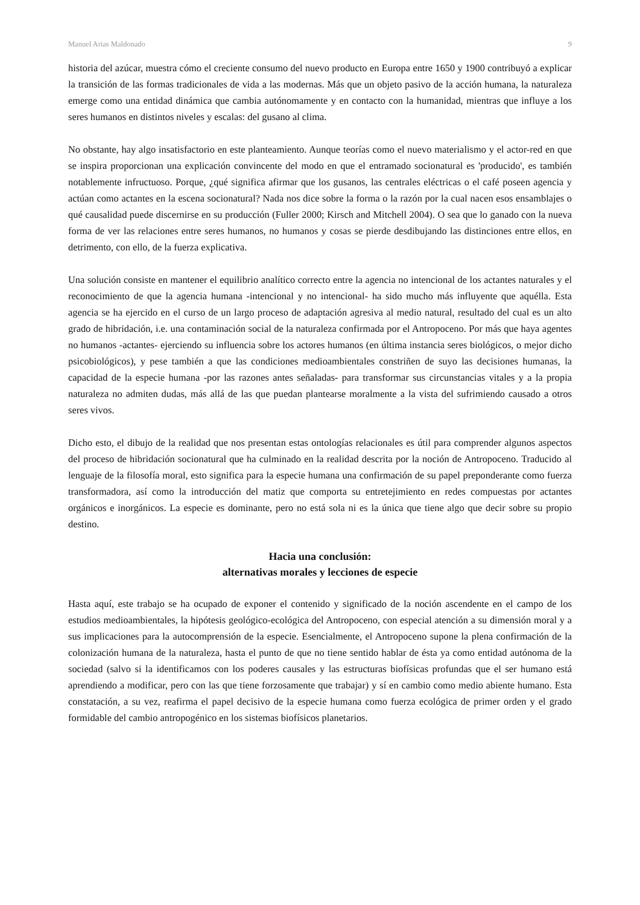Manuel Arias Maldonado 9
historia del azúcar, muestra cómo el creciente consumo del nuevo producto en Europa entre 1650 y 1900 contribuyó a explicar la transición de las formas tradicionales de vida a las modernas. Más que un objeto pasivo de la acción humana, la naturaleza emerge como una entidad dinámica que cambia autónomamente y en contacto con la humanidad, mientras que influye a los seres humanos en distintos niveles y escalas: del gusano al clima.
No obstante, hay algo insatisfactorio en este planteamiento. Aunque teorías como el nuevo materialismo y el actor-red en que se inspira proporcionan una explicación convincente del modo en que el entramado socionatural es 'producido', es también notablemente infructuoso. Porque, ¿qué significa afirmar que los gusanos, las centrales eléctricas o el café poseen agencia y actúan como actantes en la escena socionatural? Nada nos dice sobre la forma o la razón por la cual nacen esos ensamblajes o qué causalidad puede discernirse en su producción (Fuller 2000; Kirsch and Mitchell 2004). O sea que lo ganado con la nueva forma de ver las relaciones entre seres humanos, no humanos y cosas se pierde desdibujando las distinciones entre ellos, en detrimento, con ello, de la fuerza explicativa.
Una solución consiste en mantener el equilibrio analítico correcto entre la agencia no intencional de los actantes naturales y el reconocimiento de que la agencia humana -intencional y no intencional- ha sido mucho más influyente que aquélla. Esta agencia se ha ejercido en el curso de un largo proceso de adaptación agresiva al medio natural, resultado del cual es un alto grado de hibridación, i.e. una contaminación social de la naturaleza confirmada por el Antropoceno. Por más que haya agentes no humanos -actantes- ejerciendo su influencia sobre los actores humanos (en última instancia seres biológicos, o mejor dicho psicobiológicos), y pese también a que las condiciones medioambientales constriñen de suyo las decisiones humanas, la capacidad de la especie humana -por las razones antes señaladas- para transformar sus circunstancias vitales y a la propia naturaleza no admiten dudas, más allá de las que puedan plantearse moralmente a la vista del sufrimiendo causado a otros seres vivos.
Dicho esto, el dibujo de la realidad que nos presentan estas ontologías relacionales es útil para comprender algunos aspectos del proceso de hibridación socionatural que ha culminado en la realidad descrita por la noción de Antropoceno. Traducido al lenguaje de la filosofía moral, esto significa para la especie humana una confirmación de su papel preponderante como fuerza transformadora, así como la introducción del matiz que comporta su entretejimiento en redes compuestas por actantes orgánicos e inorgánicos. La especie es dominante, pero no está sola ni es la única que tiene algo que decir sobre su propio destino.
Hacia una conclusión:
alternativas morales y lecciones de especie
Hasta aquí, este trabajo se ha ocupado de exponer el contenido y significado de la noción ascendente en el campo de los estudios medioambientales, la hipótesis geológico-ecológica del Antropoceno, con especial atención a su dimensión moral y a sus implicaciones para la autocomprensión de la especie. Esencialmente, el Antropoceno supone la plena confirmación de la colonización humana de la naturaleza, hasta el punto de que no tiene sentido hablar de ésta ya como entidad autónoma de la sociedad (salvo si la identificamos con los poderes causales y las estructuras biofísicas profundas que el ser humano está aprendiendo a modificar, pero con las que tiene forzosamente que trabajar) y sí en cambio como medio abiente humano. Esta constatación, a su vez, reafirma el papel decisivo de la especie humana como fuerza ecológica de primer orden y el grado formidable del cambio antropogénico en los sistemas biofísicos planetarios.